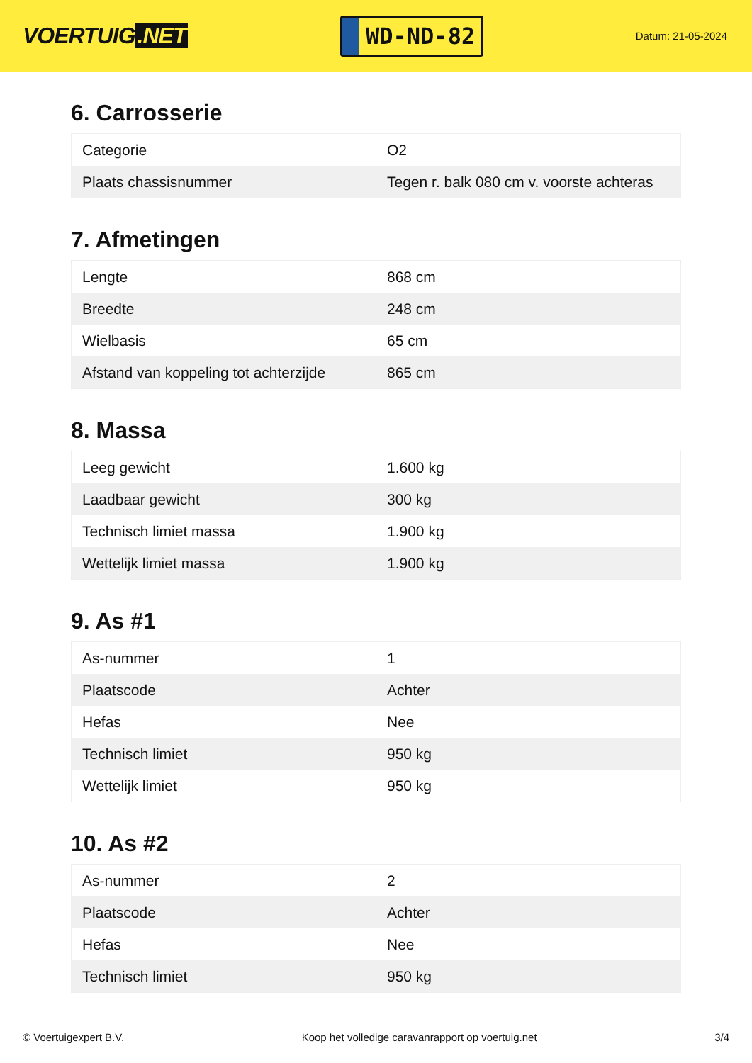VOERTUIG.NET
WD-ND-82
Datum: 21-05-2024
6. Carrosserie
| Categorie | O2 |
| Plaats chassisnummer | Tegen r. balk 080 cm v. voorste achteras |
7. Afmetingen
| Lengte | 868 cm |
| Breedte | 248 cm |
| Wielbasis | 65 cm |
| Afstand van koppeling tot achterzijde | 865 cm |
8. Massa
| Leeg gewicht | 1.600 kg |
| Laadbaar gewicht | 300 kg |
| Technisch limiet massa | 1.900 kg |
| Wettelijk limiet massa | 1.900 kg |
9. As #1
| As-nummer | 1 |
| Plaatscode | Achter |
| Hefas | Nee |
| Technisch limiet | 950 kg |
| Wettelijk limiet | 950 kg |
10. As #2
| As-nummer | 2 |
| Plaatscode | Achter |
| Hefas | Nee |
| Technisch limiet | 950 kg |
© Voertuigexpert B.V. Koop het volledige caravanrapport op voertuig.net 3/4